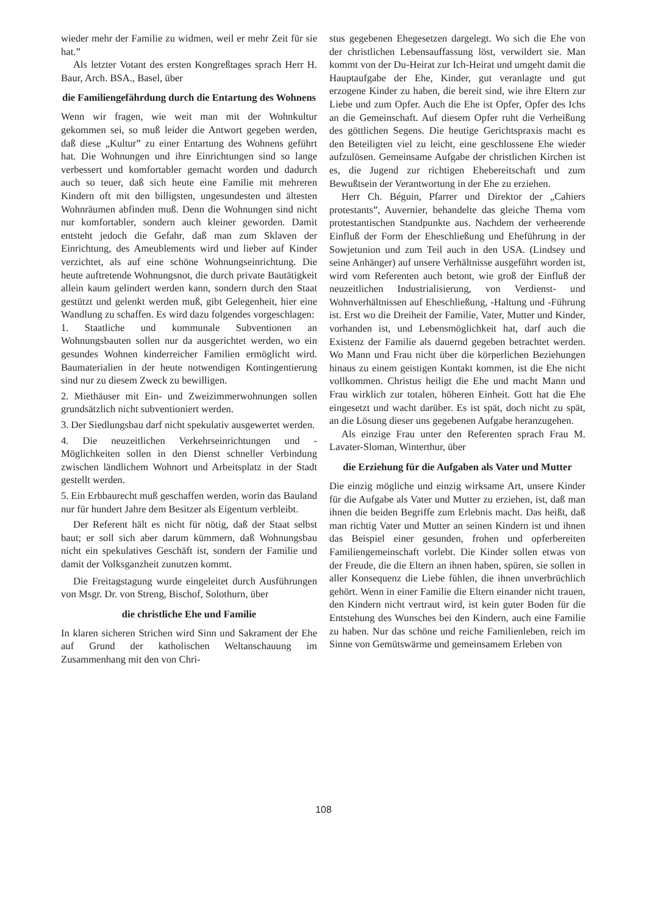wieder mehr der Familie zu widmen, weil er mehr Zeit für sie hat.”
Als letzter Votant des ersten Kongreßtages sprach Herr H. Baur, Arch. BSA., Basel, über
die Familiengefährdung durch die Entartung des Wohnens
Wenn wir fragen, wie weit man mit der Wohnkultur gekommen sei, so muß leider die Antwort gegeben werden, daß diese „Kultur” zu einer Entartung des Wohnens geführt hat. Die Wohnungen und ihre Einrichtungen sind so lange verbessert und komfortabler gemacht worden und dadurch auch so teuer, daß sich heute eine Familie mit mehreren Kindern oft mit den billigsten, ungesundesten und ältesten Wohnräumen abfinden muß. Denn die Wohnungen sind nicht nur komfortabler, sondern auch kleiner geworden. Damit entsteht jedoch die Gefahr, daß man zum Sklaven der Einrichtung, des Ameublements wird und lieber auf Kinder verzichtet, als auf eine schöne Wohnungseinrichtung. Die heute auftretende Wohnungsnot, die durch private Bautätigkeit allein kaum gelindert werden kann, sondern durch den Staat gestützt und gelenkt werden muß, gibt Gelegenheit, hier eine Wandlung zu schaffen. Es wird dazu folgendes vorgeschlagen:
1. Staatliche und kommunale Subventionen an Wohnungsbauten sollen nur da ausgerichtet werden, wo ein gesundes Wohnen kinderreicher Familien ermöglicht wird. Baumaterialien in der heute notwendigen Kontingentierung sind nur zu diesem Zweck zu bewilligen.
2. Miethäuser mit Ein- und Zweizimmerwohnungen sollen grundsätzlich nicht subventioniert werden.
3. Der Siedlungsbau darf nicht spekulativ ausgewertet werden.
4. Die neuzeitlichen Verkehrseinrichtungen und -Möglichkeiten sollen in den Dienst schneller Verbindung zwischen ländlichem Wohnort und Arbeitsplatz in der Stadt gestellt werden.
5. Ein Erbbaurecht muß geschaffen werden, worin das Bauland nur für hundert Jahre dem Besitzer als Eigentum verbleibt.
Der Referent hält es nicht für nötig, daß der Staat selbst baut; er soll sich aber darum kümmern, daß Wohnungsbau nicht ein spekulatives Geschäft ist, sondern der Familie und damit der Volksganzheit zunutzen kommt.
Die Freitagstagung wurde eingeleitet durch Ausführungen von Msgr. Dr. von Streng, Bischof, Solothurn, über
die christliche Ehe und Familie
In klaren sicheren Strichen wird Sinn und Sakrament der Ehe auf Grund der katholischen Weltanschauung im Zusammenhang mit den von Chri-
stus gegebenen Ehegesetzen dargelegt. Wo sich die Ehe von der christlichen Lebensauffassung löst, verwildert sie. Man kommt von der Du-Heirat zur Ich-Heirat und umgeht damit die Hauptaufgabe der Ehe, Kinder, gut veranlagte und gut erzogene Kinder zu haben, die bereit sind, wie ihre Eltern zur Liebe und zum Opfer. Auch die Ehe ist Opfer, Opfer des Ichs an die Gemeinschaft. Auf diesem Opfer ruht die Verheißung des göttlichen Segens. Die heutige Gerichtspraxis macht es den Beteiligten viel zu leicht, eine geschlossene Ehe wieder aufzulösen. Gemeinsame Aufgabe der christlichen Kirchen ist es, die Jugend zur richtigen Ehebereitschaft und zum Bewußtsein der Verantwortung in der Ehe zu erziehen.
Herr Ch. Béguin, Pfarrer und Direktor der „Cahiers protestants”, Auvernier, behandelte das gleiche Thema vom protestantischen Standpunkte aus. Nachdem der verheerende Einfluß der Form der Eheschließung und Eheführung in der Sowjetunion und zum Teil auch in den USA. (Lindsey und seine Anhänger) auf unsere Verhältnisse ausgeführt worden ist, wird vom Referenten auch betont, wie groß der Einfluß der neuzeitlichen Industrialisierung, von Verdienst- und Wohnverhältnissen auf Eheschließung, -Haltung und -Führung ist. Erst wo die Dreiheit der Familie, Vater, Mutter und Kinder, vorhanden ist, und Lebensmöglichkeit hat, darf auch die Existenz der Familie als dauernd gegeben betrachtet werden. Wo Mann und Frau nicht über die körperlichen Beziehungen hinaus zu einem geistigen Kontakt kommen, ist die Ehe nicht vollkommen. Christus heiligt die Ehe und macht Mann und Frau wirklich zur totalen, höheren Einheit. Gott hat die Ehe eingesetzt und wacht darüber. Es ist spät, doch nicht zu spät, an die Lösung dieser uns gegebenen Aufgabe heranzugehen.
Als einzige Frau unter den Referenten sprach Frau M. Lavater-Sloman, Winterthur, über
die Erziehung für die Aufgaben als Vater und Mutter
Die einzig mögliche und einzig wirksame Art, unsere Kinder für die Aufgabe als Vater und Mutter zu erziehen, ist, daß man ihnen die beiden Begriffe zum Erlebnis macht. Das heißt, daß man richtig Vater und Mutter an seinen Kindern ist und ihnen das Beispiel einer gesunden, frohen und opferbereiten Familiengemeinschaft vorlebt. Die Kinder sollen etwas von der Freude, die die Eltern an ihnen haben, spüren, sie sollen in aller Konsequenz die Liebe fühlen, die ihnen unverbrüchlich gehört. Wenn in einer Familie die Eltern einander nicht trauen, den Kindern nicht vertraut wird, ist kein guter Boden für die Entstehung des Wunsches bei den Kindern, auch eine Familie zu haben. Nur das schöne und reiche Familienleben, reich im Sinne von Gemütswärme und gemeinsamem Erleben von
108